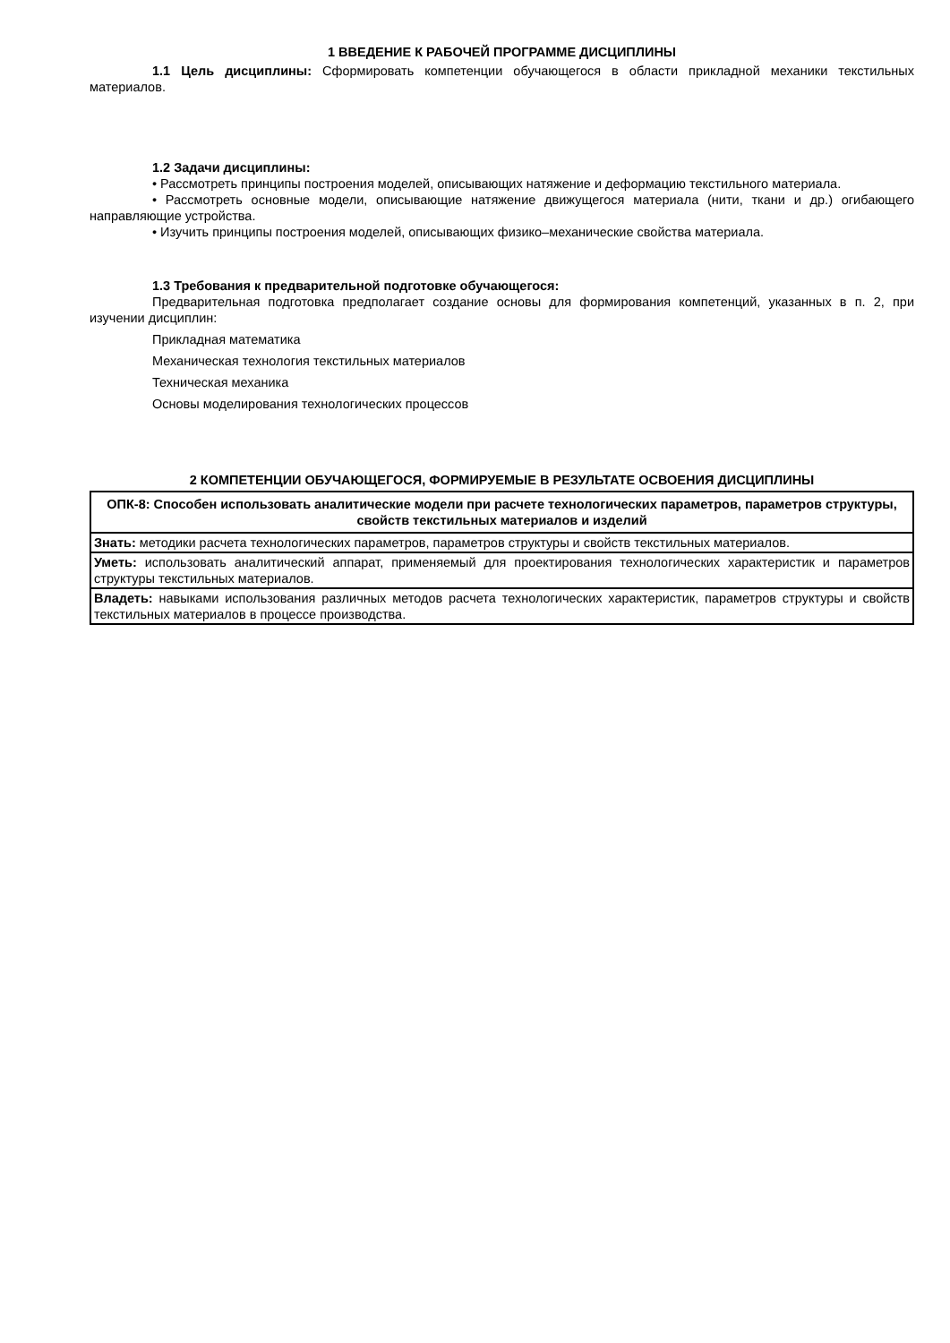1 ВВЕДЕНИЕ К РАБОЧЕЙ ПРОГРАММЕ ДИСЦИПЛИНЫ
1.1 Цель дисциплины: Сформировать компетенции обучающегося в области прикладной механики текстильных материалов.
1.2 Задачи дисциплины:
• Рассмотреть принципы построения моделей, описывающих натяжение и деформацию текстильного материала.
• Рассмотреть основные модели, описывающие натяжение движущегося материала (нити, ткани и др.) огибающего направляющие устройства.
• Изучить принципы построения моделей, описывающих физико–механические свойства материала.
1.3 Требования к предварительной подготовке обучающегося:
Предварительная подготовка предполагает создание основы для формирования компетенций, указанных в п. 2, при изучении дисциплин:
Прикладная математика
Механическая технология текстильных материалов
Техническая механика
Основы моделирования технологических процессов
2 КОМПЕТЕНЦИИ ОБУЧАЮЩЕГОСЯ, ФОРМИРУЕМЫЕ В РЕЗУЛЬТАТЕ ОСВОЕНИЯ ДИСЦИПЛИНЫ
| ОПК-8: Способен использовать аналитические модели при расчете технологических параметров, параметров структуры, свойств текстильных материалов и изделий |
| Знать: методики расчета технологических параметров, параметров структуры и свойств текстильных материалов. |
| Уметь: использовать аналитический аппарат, применяемый для проектирования технологических характеристик и параметров структуры текстильных материалов. |
| Владеть: навыками использования различных методов расчета технологических характеристик, параметров структуры и свойств текстильных материалов в процессе производства. |